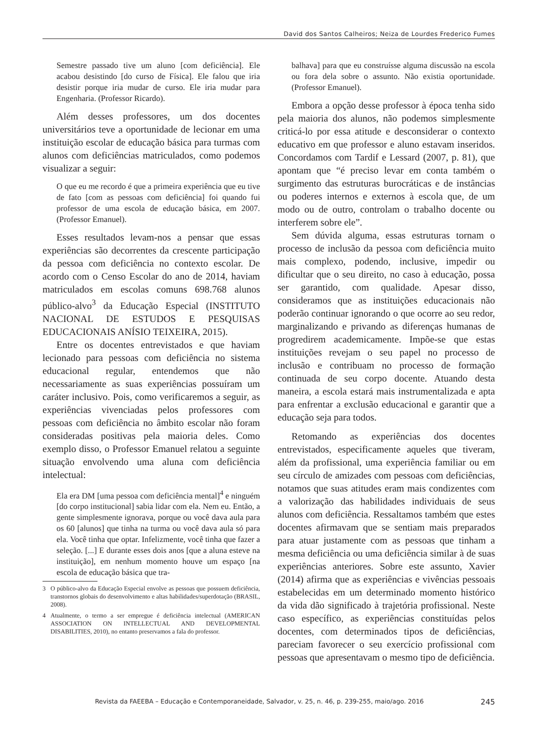David dos Santos Calheiros; Neiza de Lourdes Frederico Fumes
Semestre passado tive um aluno [com deficiência]. Ele acabou desistindo [do curso de Física]. Ele falou que iria desistir porque iria mudar de curso. Ele iria mudar para Engenharia. (Professor Ricardo).
Além desses professores, um dos docentes universitários teve a oportunidade de lecionar em uma instituição escolar de educação básica para turmas com alunos com deficiências matriculados, como podemos visualizar a seguir:
O que eu me recordo é que a primeira experiência que eu tive de fato [com as pessoas com deficiência] foi quando fui professor de uma escola de educação básica, em 2007. (Professor Emanuel).
Esses resultados levam-nos a pensar que essas experiências são decorrentes da crescente participação da pessoa com deficiência no contexto escolar. De acordo com o Censo Escolar do ano de 2014, haviam matriculados em escolas comuns 698.768 alunos público-alvo<sup>3</sup> da Educação Especial (INSTITUTO NACIONAL DE ESTUDOS E PESQUISAS EDUCACIONAIS ANÍSIO TEIXEIRA, 2015).
Entre os docentes entrevistados e que haviam lecionado para pessoas com deficiência no sistema educacional regular, entendemos que não necessariamente as suas experiências possuíram um caráter inclusivo. Pois, como verificaremos a seguir, as experiências vivenciadas pelos professores com pessoas com deficiência no âmbito escolar não foram consideradas positivas pela maioria deles. Como exemplo disso, o Professor Emanuel relatou a seguinte situação envolvendo uma aluna com deficiência intelectual:
Ela era DM [uma pessoa com deficiência mental]<sup>4</sup> e ninguém [do corpo institucional] sabia lidar com ela. Nem eu. Então, a gente simplesmente ignorava, porque ou você dava aula para os 60 [alunos] que tinha na turma ou você dava aula só para ela. Você tinha que optar. Infelizmente, você tinha que fazer a seleção. [...] E durante esses dois anos [que a aluna esteve na instituição], em nenhum momento houve um espaço [na escola de educação básica que tra-
3 O público-alvo da Educação Especial envolve as pessoas que possuem deficiência, transtornos globais do desenvolvimento e altas habilidades/superdotação (BRASIL, 2008).
4 Atualmente, o termo a ser empregue é deficiência intelectual (AMERICAN ASSOCIATION ON INTELLECTUAL AND DEVELOPMENTAL DISABILITIES, 2010), no entanto preservamos a fala do professor.
balhava] para que eu construísse alguma discussão na escola ou fora dela sobre o assunto. Não existia oportunidade. (Professor Emanuel).
Embora a opção desse professor à época tenha sido pela maioria dos alunos, não podemos simplesmente criticá-lo por essa atitude e desconsiderar o contexto educativo em que professor e aluno estavam inseridos. Concordamos com Tardif e Lessard (2007, p. 81), que apontam que “é preciso levar em conta também o surgimento das estruturas burocráticas e de instâncias ou poderes internos e externos à escola que, de um modo ou de outro, controlam o trabalho docente ou interferem sobre ele”.
Sem dúvida alguma, essas estruturas tornam o processo de inclusão da pessoa com deficiência muito mais complexo, podendo, inclusive, impedir ou dificultar que o seu direito, no caso à educação, possa ser garantido, com qualidade. Apesar disso, consideramos que as instituições educacionais não poderão continuar ignorando o que ocorre ao seu redor, marginalizando e privando as diferenças humanas de progredirem academicamente. Impõe-se que estas instituições revejam o seu papel no processo de inclusão e contribuam no processo de formação continuada de seu corpo docente. Atuando desta maneira, a escola estará mais instrumentalizada e apta para enfrentar a exclusão educacional e garantir que a educação seja para todos.
Retomando as experiências dos docentes entrevistados, especificamente aqueles que tiveram, além da profissional, uma experiência familiar ou em seu círculo de amizades com pessoas com deficiências, notamos que suas atitudes eram mais condizentes com a valorização das habilidades individuais de seus alunos com deficiência. Ressaltamos também que estes docentes afirmavam que se sentiam mais preparados para atuar justamente com as pessoas que tinham a mesma deficiência ou uma deficiência similar à de suas experiências anteriores. Sobre este assunto, Xavier (2014) afirma que as experiências e vivências pessoais estabelecidas em um determinado momento histórico da vida dão significado à trajetória profissional. Neste caso específico, as experiências constituídas pelos docentes, com determinados tipos de deficiências, pareciam favorecer o seu exercício profissional com pessoas que apresentavam o mesmo tipo de deficiência.
Revista da FAEEBA – Educação e Contemporaneidade, Salvador, v. 25, n. 46, p. 239-255, maio/ago. 2016 245